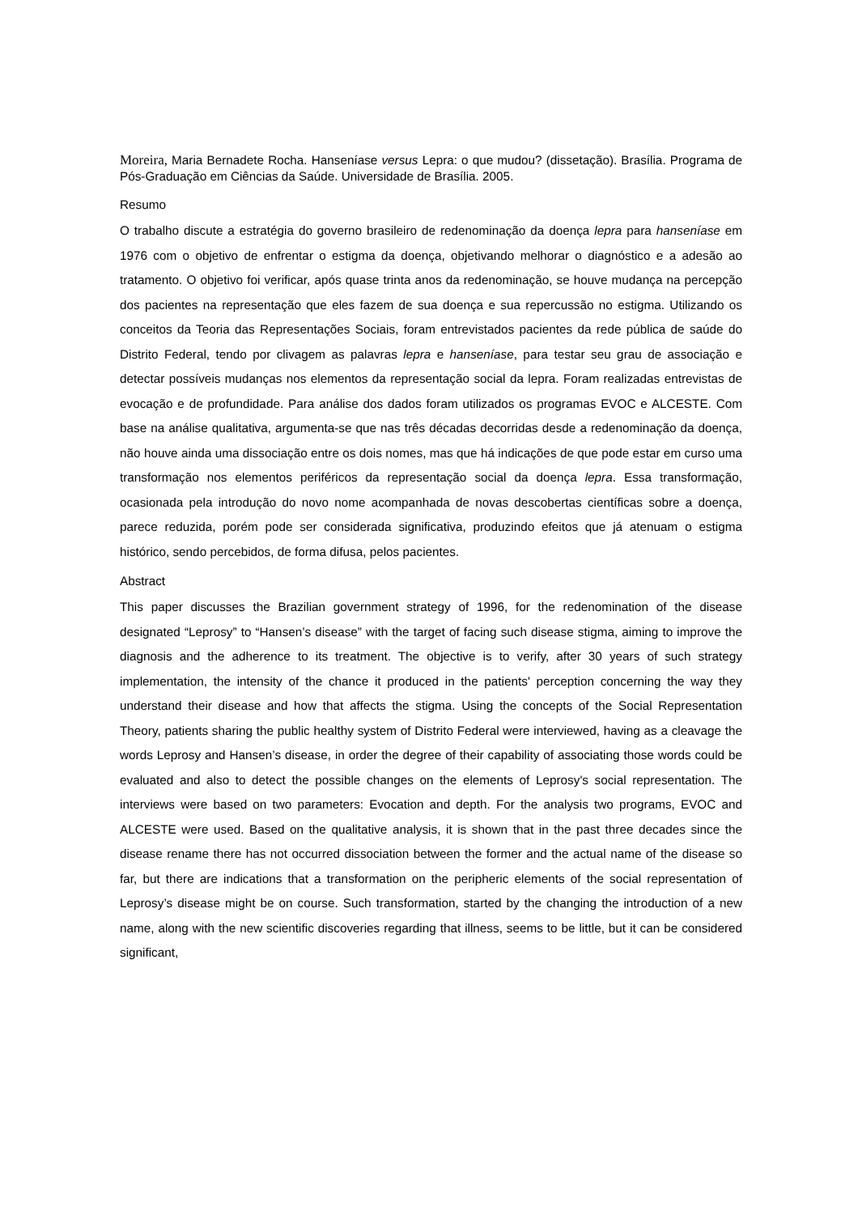Moreira, Maria Bernadete Rocha. Hanseníase versus Lepra: o que mudou? (dissetação). Brasília. Programa de Pós-Graduação em Ciências da Saúde. Universidade de Brasília. 2005.
Resumo
O trabalho discute a estratégia do governo brasileiro de redenominação da doença lepra para hanseníase em 1976 com o objetivo de enfrentar o estigma da doença, objetivando melhorar o diagnóstico e a adesão ao tratamento. O objetivo foi verificar, após quase trinta anos da redenominação, se houve mudança na percepção dos pacientes na representação que eles fazem de sua doença e sua repercussão no estigma. Utilizando os conceitos da Teoria das Representações Sociais, foram entrevistados pacientes da rede pública de saúde do Distrito Federal, tendo por clivagem as palavras lepra e hanseníase, para testar seu grau de associação e detectar possíveis mudanças nos elementos da representação social da lepra. Foram realizadas entrevistas de evocação e de profundidade. Para análise dos dados foram utilizados os programas EVOC e ALCESTE. Com base na análise qualitativa, argumenta-se que nas três décadas decorridas desde a redenominação da doença, não houve ainda uma dissociação entre os dois nomes, mas que há indicações de que pode estar em curso uma transformação nos elementos periféricos da representação social da doença lepra. Essa transformação, ocasionada pela introdução do novo nome acompanhada de novas descobertas científicas sobre a doença, parece reduzida, porém pode ser considerada significativa, produzindo efeitos que já atenuam o estigma histórico, sendo percebidos, de forma difusa, pelos pacientes.
Abstract
This paper discusses the Brazilian government strategy of 1996, for the redenomination of the disease designated “Leprosy” to “Hansen’s disease” with the target of facing such disease stigma, aiming to improve the diagnosis and the adherence to its treatment. The objective is to verify, after 30 years of such strategy implementation, the intensity of the chance it produced in the patients' perception concerning the way they understand their disease and how that affects the stigma. Using the concepts of the Social Representation Theory, patients sharing the public healthy system of Distrito Federal were interviewed, having as a cleavage the words Leprosy and Hansen’s disease, in order the degree of their capability of associating those words could be evaluated and also to detect the possible changes on the elements of Leprosy's social representation. The interviews were based on two parameters: Evocation and depth. For the analysis two programs, EVOC and ALCESTE were used. Based on the qualitative analysis, it is shown that in the past three decades since the disease rename there has not occurred dissociation between the former and the actual name of the disease so far, but there are indications that a transformation on the peripheric elements of the social representation of Leprosy’s disease might be on course. Such transformation, started by the changing the introduction of a new name, along with the new scientific discoveries regarding that illness, seems to be little, but it can be considered significant,